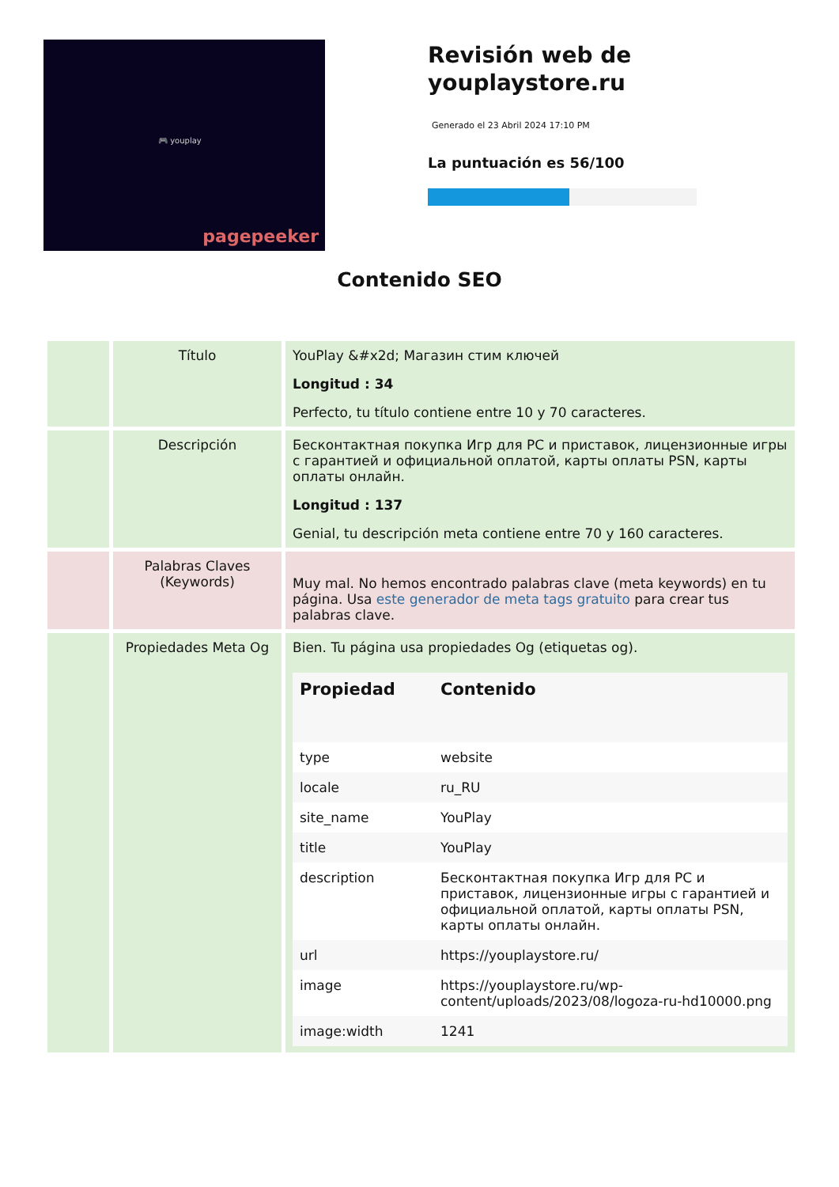🎮 youplay
pagepeeker
Revisión web de youplaystore.ru
Generado el 23 Abril 2024 17:10 PM
La puntuación es 56/100
Contenido SEO
| | Título | YouPlay &#x2d; Магазин стим ключей Longitud : 34 Perfecto, tu título contiene entre 10 y 70 caracteres. |
| | Descripción | Бесконтактная покупка Игр для PC и приставок, лицензионные игры с гарантией и официальной оплатой, карты оплаты PSN, карты оплаты онлайн. Longitud : 137 Genial, tu descripción meta contiene entre 70 y 160 caracteres. |
| | Palabras Claves (Keywords) | Muy mal. No hemos encontrado palabras clave (meta keywords) en tu página. Usa este generador de meta tags gratuito para crear tus palabras clave. |
| | Propiedades Meta Og | Bien. Tu página usa propiedades Og (etiquetas og). / Propiedad / Contenido / / --- / --- / / type / website / / locale / ru_RU / / site_name / YouPlay / / title / YouPlay / / description / Бесконтактная покупка Игр для PC и приставок, лицензионные игры с гарантией и официальной оплатой, карты оплаты PSN, карты оплаты онлайн. / / url / https://youplaystore.ru/ / / image / https://youplaystore.ru/wp-content/uploads/2023/08/logoza-ru-hd10000.png / / image:width / 1241 / |